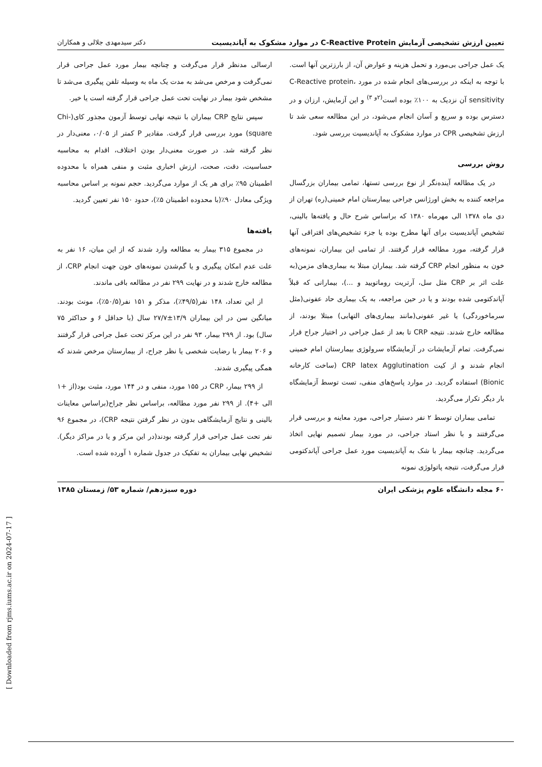تعیین ارزش تشخیصی آزمایش C-Reactive Protein در موارد مشکوک به آپاندیسیت دکتر سیدمهدی جلالی و همکاران
یک عمل جراحی بی‌مورد و تحمل هزینه و عوارض آن، از بارزترین آنها است. با توجه به اینکه در بررسی‌های انجام شده در مورد C-Reactive protein، sensitivity آن نزدیک به ۱۰۰٪ بوده است<sup>(۲و ۳)</sup> و این آزمایش، ارزان و در دسترس بوده و سریع و آسان انجام می‌شود، در این مطالعه سعی شد تا ارزش تشخیصی CPR در موارد مشکوک به آپاندیسیت بررسی شود.
روش بررسی
در یک مطالعه آینده‌نگر از نوع بررسی تستها، تمامی بیماران بزرگسال مراجعه کننده به بخش اورژانس جراحی بیمارستان امام خمینی(ره) تهران از دی ماه ۱۳۷۸ الی مهرماه ۱۳۸۰ که براساس شرح حال و یافته‌ها بالینی، تشخیص آپاندیسیت برای آنها مطرح بوده یا جزء تشخیص‌های افتراقی آنها قرار گرفته، مورد مطالعه قرار گرفتند. از تمامی این بیماران، نمونه‌های خون به منظور انجام CRP گرفته شد. بیماران مبتلا به بیماری‌های مزمن(به علت اثر بر CRP مثل سل، آرتریت روماتویید و ...)، بیمارانی که قبلاً آپاندکتومی شده بودند و یا در حین مراجعه، به یک بیماری حاد عفونی(مثل سرماخوردگی) یا غیر عفونی(مانند بیماری‌های التهابی) مبتلا بودند، از مطالعه خارج شدند. نتیجه CRP تا بعد از عمل جراحی در اختیار جراح قرار نمی‌گرفت. تمام آزمایشات در آزمایشگاه سرولوژی بیمارستان امام خمینی انجام شدند و از کیت CRP latex Agglutination (ساخت کارخانه Bionic) استفاده گردید. در موارد پاسخ‌های منفی، تست توسط آزمایشگاه بار دیگر تکرار می‌گردید.
تمامی بیماران توسط ۲ نفر دستیار جراحی، مورد معاینه و بررسی قرار می‌گرفتند و با نظر استاد جراحی، در مورد بیمار تصمیم نهایی اتخاذ می‌گردید. چنانچه بیمار با شک به آپاندیسیت مورد عمل جراحی آپاندکتومی قرار می‌گرفت، نتیجه پاتولوژی نمونه
ارسالی مدنظر قرار می‌گرفت و چنانچه بیمار مورد عمل جراحی قرار نمی‌گرفت و مرخص می‌شد به مدت یک ماه به وسیله تلفن پیگیری می‌شد تا مشخص شود بیمار در نهایت تحت عمل جراحی قرار گرفته است یا خیر.
سپس نتایج CRP بیماران با نتیجه نهایی توسط آزمون مجذور کای(Chi-square) مورد بررسی قرار گرفت. مقادیر P کمتر از ۰/۰۵، معنی‌دار در نظر گرفته شد. در صورت معنی‌دار بودن اختلاف، اقدام به محاسبه حساسیت، دقت، صحت، ارزش اخباری مثبت و منفی همراه با محدوده اطمینان ۹۵٪ برای هر یک از موارد می‌گردید. حجم نمونه بر اساس محاسبه ویژگی معادل ۹۰٪(با محدوده اطمینان ۵٪)، حدود ۱۵۰ نفر تعیین گردید.
یافته‌ها
در مجموع ۳۱۵ بیمار به مطالعه وارد شدند که از این میان، ۱۶ نفر به علت عدم امکان پیگیری و یا گم‌شدن نمونه‌های خون جهت انجام CRP، از مطالعه خارج شدند و در نهایت ۲۹۹ نفر در مطالعه باقی ماندند.
از این تعداد، ۱۴۸ نفر(۴۹/۵٪)، مذکر و ۱۵۱ نفر(۵۰/۵٪)، مونث بودند. میانگین سن در این بیماران ۱۳/۹±۲۷/۷ سال (با حداقل ۶ و حداکثر ۷۵ سال) بود. از ۲۹۹ بیمار، ۹۳ نفر در این مرکز تحت عمل جراحی قرار گرفتند و ۲۰۶ بیمار با رضایت شخصی یا نظر جراح، از بیمارستان مرخص شدند که همگی پیگیری شدند.
از ۲۹۹ بیمار، CRP در ۱۵۵ مورد، منفی و در ۱۴۴ مورد، مثبت بود(از +۱ الی +۴). از ۲۹۹ نفر مورد مطالعه، براساس نظر جراح(براساس معاینات بالینی و نتایج آزمایشگاهی بدون در نظر گرفتن نتیجه CRP)، در مجموع ۹۶ نفر تحت عمل جراحی قرار گرفته بودند(در این مرکز و یا در مراکز دیگر). تشخیص نهایی بیماران به تفکیک در جدول شماره ۱ آورده شده است.
۶۰ مجله دانشگاه علوم پزشکی ایران دوره سیزدهم/ شماره ۵۳/ زمستان ۱۳۸۵
[ Downloaded from rjms.iums.ac.ir on 2024-07-17 ]